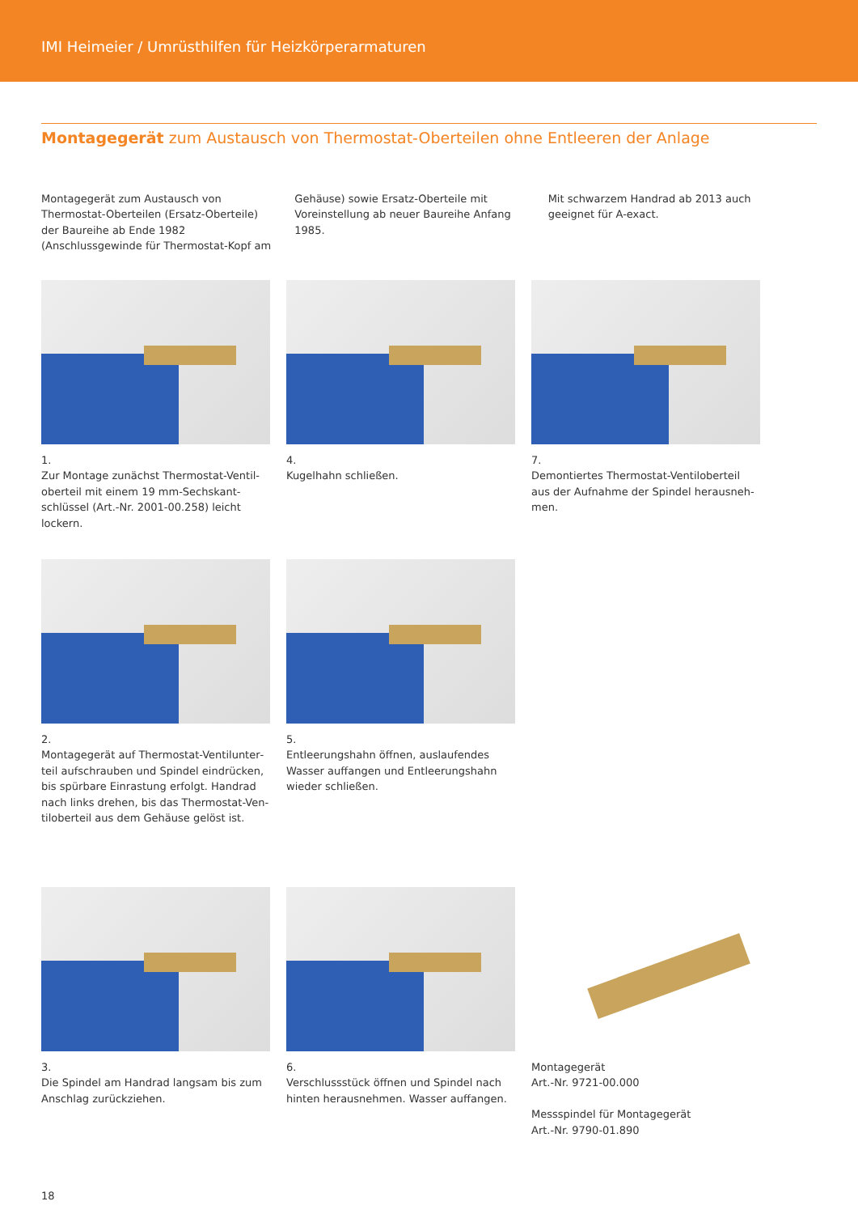IMI Heimeier / Umrüsthilfen für Heizkörperarmaturen
Montagegerät zum Austausch von Thermostat-Oberteilen ohne Entleeren der Anlage
Montagegerät zum Austausch von Thermostat-Oberteilen (Ersatz-Oberteile) der Baureihe ab Ende 1982 (Anschlussgewinde für Thermostat-Kopf am Gehäuse) sowie Ersatz-Oberteile mit Voreinstellung ab neuer Baureihe Anfang 1985.
Mit schwarzem Handrad ab 2013 auch geeignet für A-exact.
1.
Zur Montage zunächst Thermostat-Ventil­oberteil mit einem 19 mm-Sechskant­schlüssel (Art.-Nr. 2001-00.258) leicht lockern.
4.
Kugelhahn schließen.
7.
Demontiertes Thermostat-Ventiloberteil aus der Aufnahme der Spindel herausneh­men.
2.
Montagegerät auf Thermostat-Ventilunter­teil aufschrauben und Spindel eindrücken, bis spürbare Einrastung erfolgt. Handrad nach links drehen, bis das Thermostat-Ven­tiloberteil aus dem Gehäuse gelöst ist.
5.
Entleerungshahn öffnen, auslaufendes Wasser auffangen und Entleerungshahn wieder schließen.
3.
Die Spindel am Handrad langsam bis zum Anschlag zurückziehen.
6.
Verschlussstück öffnen und Spindel nach hinten herausnehmen. Wasser auffangen.
Montagegerät
Art.-Nr. 9721-00.000
Messspindel für Montagegerät
Art.-Nr. 9790-01.890
18